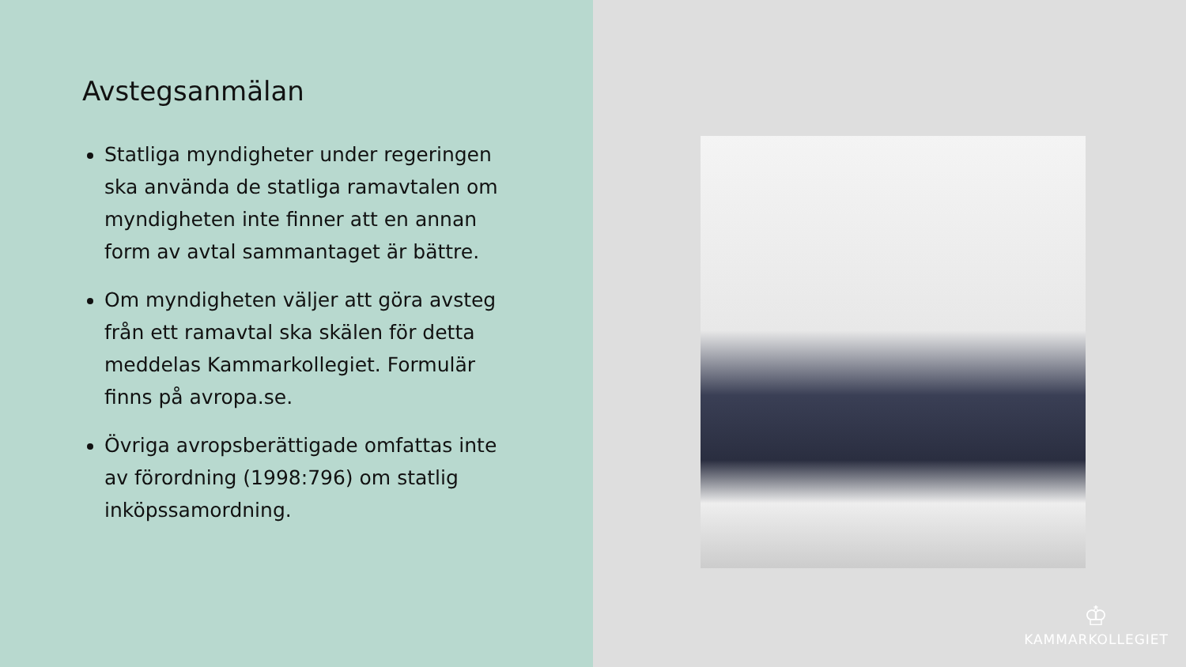Avstegsanmälan
Statliga myndigheter under regeringen ska använda de statliga ramavtalen om myndigheten inte finner att en annan form av avtal sammantaget är bättre.
Om myndigheten väljer att göra avsteg från ett ramavtal ska skälen för detta meddelas Kammarkollegiet. Formulär finns på avropa.se.
Övriga avropsberättigade omfattas inte av förordning (1998:796) om statlig inköpssamordning.
♔
KAMMARKOLLEGIET